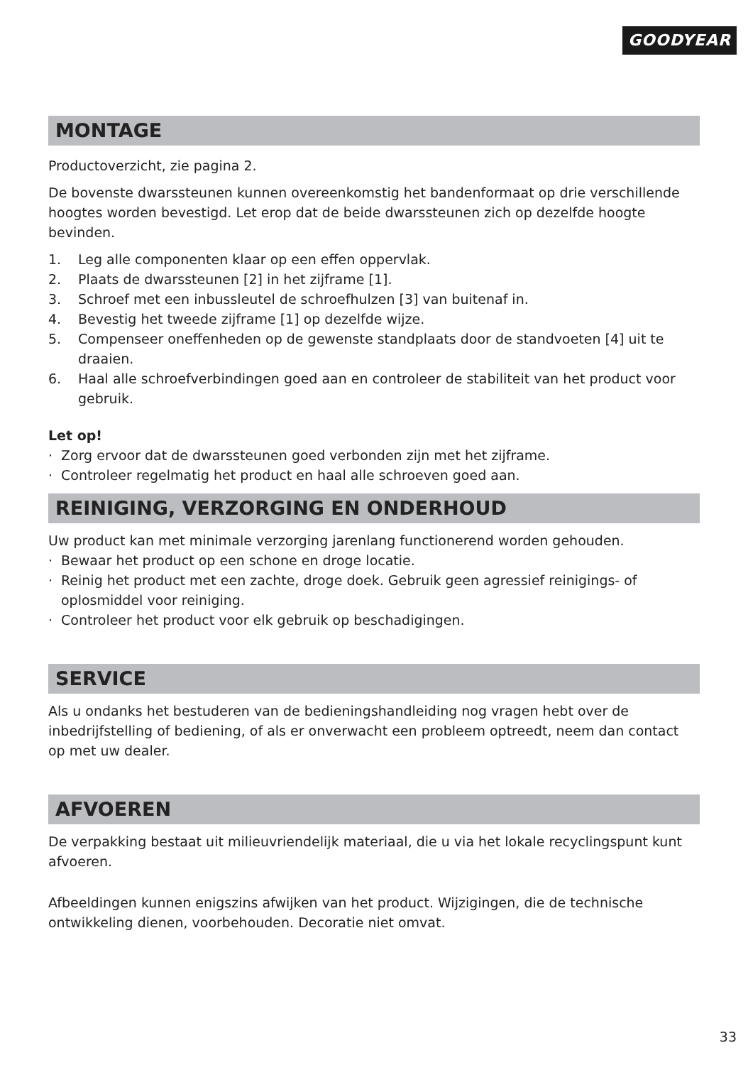GOODYEAR
MONTAGE
Productoverzicht, zie pagina 2.
De bovenste dwarssteunen kunnen overeenkomstig het bandenformaat op drie verschillende hoogtes worden bevestigd. Let erop dat de beide dwarssteunen zich op dezelfde hoogte bevinden.
1. Leg alle componenten klaar op een effen oppervlak.
2. Plaats de dwarssteunen [2] in het zijframe [1].
3. Schroef met een inbussleutel de schroefhulzen [3] van buitenaf in.
4. Bevestig het tweede zijframe [1] op dezelfde wijze.
5. Compenseer oneffenheden op de gewenste standplaats door de standvoeten [4] uit te draaien.
6. Haal alle schroefverbindingen goed aan en controleer de stabiliteit van het product voor gebruik.
Let op!
· Zorg ervoor dat de dwarssteunen goed verbonden zijn met het zijframe.
· Controleer regelmatig het product en haal alle schroeven goed aan.
REINIGING, VERZORGING EN ONDERHOUD
Uw product kan met minimale verzorging jarenlang functionerend worden gehouden.
· Bewaar het product op een schone en droge locatie.
· Reinig het product met een zachte, droge doek. Gebruik geen agressief reinigings- of oplosmiddel voor reiniging.
· Controleer het product voor elk gebruik op beschadigingen.
SERVICE
Als u ondanks het bestuderen van de bedieningshandleiding nog vragen hebt over de inbedrijfstelling of bediening, of als er onverwacht een probleem optreedt, neem dan contact op met uw dealer.
AFVOEREN
De verpakking bestaat uit milieuvriendelijk materiaal, die u via het lokale recyclingspunt kunt afvoeren.
Afbeeldingen kunnen enigszins afwijken van het product. Wijzigingen, die de technische ontwikkeling dienen, voorbehouden. Decoratie niet omvat.
33